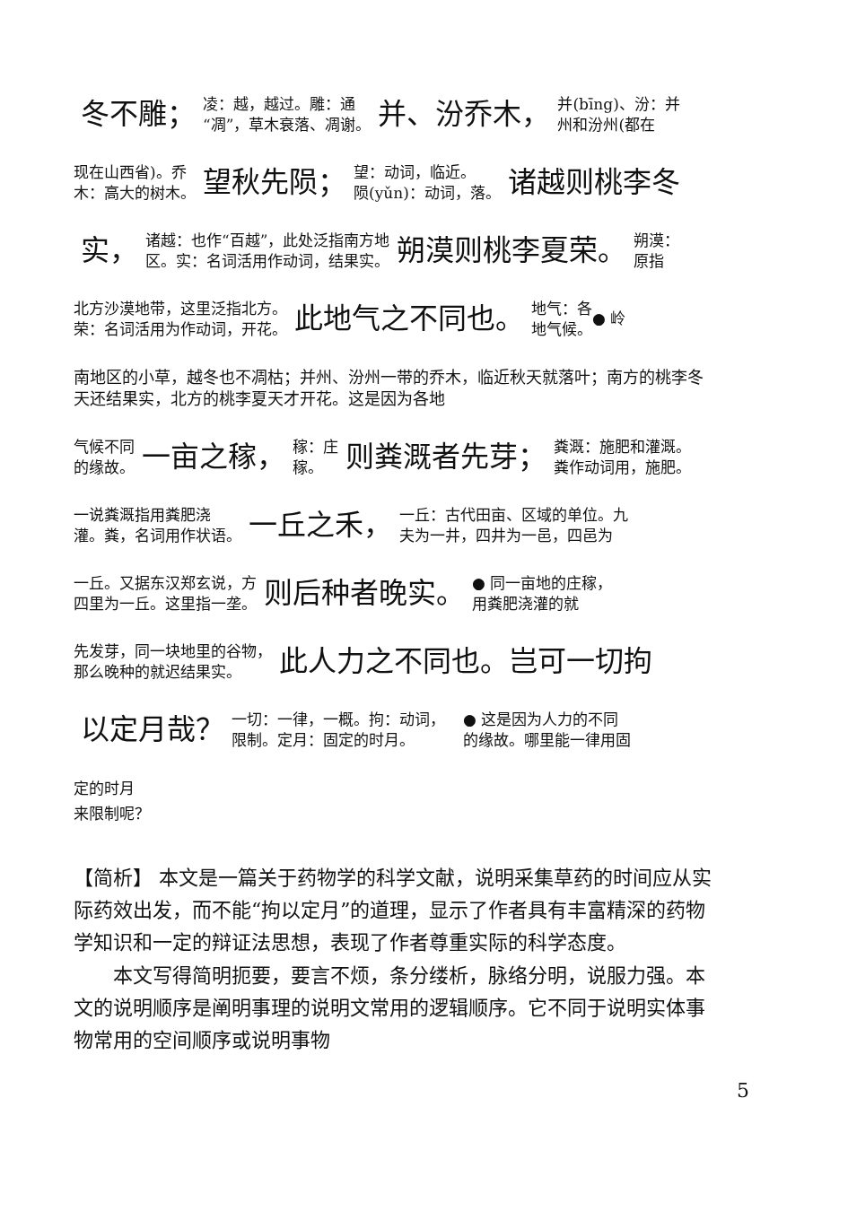冬不雕； 凌：越，越过。雕：通
“凋”，草木衰落、凋谢。 并、汾乔木， 并(bīng)、汾：并
州和汾州(都在
现在山西省)。乔
木：高大的树木。 望秋先陨； 望：动词，临近。
陨(yǔn)：动词，落。 诸越则桃李冬
实， 诸越：也作“百越”，此处泛指南方地
区。实：名词活用作动词，结果实。 朔漠则桃李夏荣。 朔漠：
原指
北方沙漠地带，这里泛指北方。
荣：名词活用为作动词，开花。 此地气之不同也。 地气：各
地气候。 ● 岭
南地区的小草，越冬也不凋枯；并州、汾州一带的乔木，临近秋天就落叶；南方的桃李冬天还结果实，北方的桃李夏天才开花。这是因为各地
气候不同
的缘故。 一亩之稼， 稼：庄
稼。 则粪溉者先芽； 粪溉：施肥和灌溉。
粪作动词用，施肥。
一说粪溉指用粪肥浇
灌。粪，名词用作状语。 一丘之禾， 一丘：古代田亩、区域的单位。九
夫为一井，四井为一邑，四邑为
一丘。又据东汉郑玄说，方
四里为一丘。这里指一垄。 则后种者晚实。 ● 同一亩地的庄稼，
用粪肥浇灌的就
先发芽，同一块地里的谷物，
那么晚种的就迟结果实。 此人力之不同也。岂可一切拘
以定月哉？ 一切：一律，一概。拘：动词，
限制。定月：固定的时月。 ● 这是因为人力的不同
的缘故。哪里能一律用固
定的时月
来限制呢？
【简析】 本文是一篇关于药物学的科学文献，说明采集草药的时间应从实际药效出发，而不能“拘以定月”的道理，显示了作者具有丰富精深的药物学知识和一定的辩证法思想，表现了作者尊重实际的科学态度。
本文写得简明扼要，要言不烦，条分缕析，脉络分明，说服力强。本文的说明顺序是阐明事理的说明文常用的逻辑顺序。它不同于说明实体事物常用的空间顺序或说明事物
5